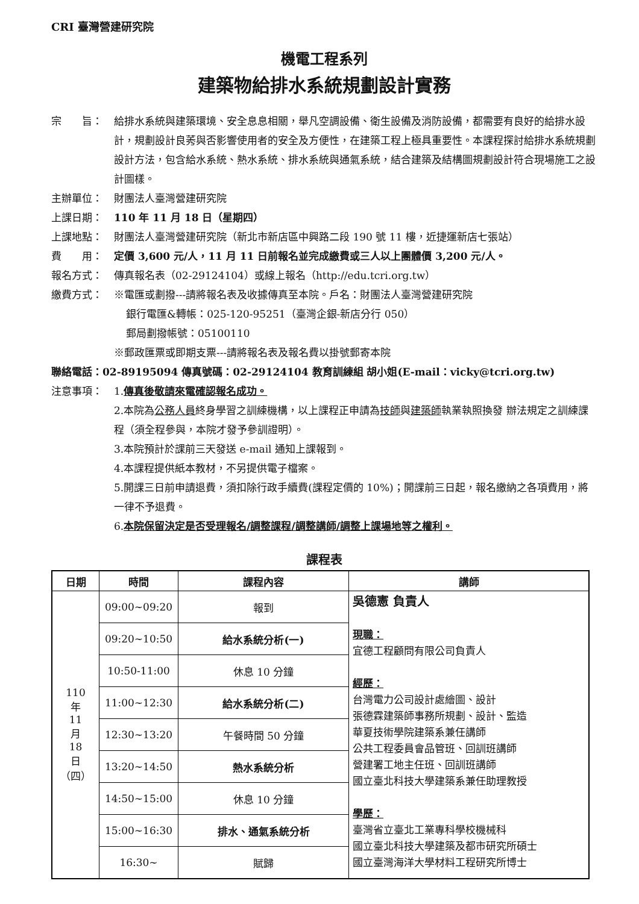CRI 臺灣營建研究院
機電工程系列
建築物給排水系統規劃設計實務
宗　　旨： 給排水系統與建築環境、安全息息相關，舉凡空調設備、衛生設備及消防設備，都需要有良好的給排水設計，規劃設計良莠與否影響使用者的安全及方便性，在建築工程上極具重要性。本課程探討給排水系統規劃設計方法，包含給水系統、熱水系統、排水系統與通氣系統，結合建築及結構圖規劃設計符合現場施工之設計圖樣。
主辦單位： 財團法人臺灣營建研究院
上課日期： 110 年 11 月 18 日（星期四）
上課地點： 財團法人臺灣營建研究院（新北市新店區中興路二段 190 號 11 樓，近捷運新店七張站）
費　　用： 定價 3,600 元/人，11 月 11 日前報名並完成繳費或三人以上團體價 3,200 元/人。
報名方式： 傳真報名表（02-29124104）或線上報名（http://edu.tcri.org.tw）
繳費方式： ※電匯或劃撥---請將報名表及收據傳真至本院。戶名：財團法人臺灣營建研究院
銀行電匯&轉帳：025-120-95251（臺灣企銀-新店分行 050）
郵局劃撥帳號：05100110
※郵政匯票或即期支票---請將報名表及報名費以掛號郵寄本院
聯絡電話：02-89195094 傳真號碼：02-29124104 教育訓練組 胡小姐(E-mail：vicky@tcri.org.tw)
注意事項： 1.傳真後敬請來電確認報名成功。
2.本院為公務人員終身學習之訓練機構，以上課程正申請為技師與建築師執業執照換發 辦法規定之訓練課程（須全程參與，本院才發予參訓證明）。
3.本院預計於課前三天發送 e-mail 通知上課報到。
4.本課程提供紙本教材，不另提供電子檔案。
5.開課三日前申請退費，須扣除行政手續費(課程定價的 10%)；開課前三日起，報名繳納之各項費用，將一律不予退費。
6.本院保留決定是否受理報名/調整課程/調整講師/調整上課場地等之權利。
課程表
| 日期 | 時間 | 課程內容 | 講師 |
| --- | --- | --- | --- |
| 110 年 11 月 18 日 （四） | 09:00~09:20 | 報到 | 吳德憲 負責人 現職： 宜德工程顧問有限公司負責人 經歷： 台灣電力公司設計處繪圖、設計 張德霖建築師事務所規劃、設計、監造 華夏技術學院建築系兼任講師 公共工程委員會品管班、回訓班講師 營建署工地主任班、回訓班講師 國立臺北科技大學建築系兼任助理教授 學歷： 臺灣省立臺北工業專科學校機械科 國立臺北科技大學建築及都市研究所碩士 國立臺灣海洋大學材料工程研究所博士 |
| | 09:20~10:50 | 給水系統分析(一) | |
| | 10:50-11:00 | 休息 10 分鐘 | |
| | 11:00~12:30 | 給水系統分析(二) | |
| | 12:30~13:20 | 午餐時間 50 分鐘 | |
| | 13:20~14:50 | 熱水系統分析 | |
| | 14:50~15:00 | 休息 10 分鐘 | |
| | 15:00~16:30 | 排水、通氣系統分析 | |
| | 16:30~ | 賦歸 | |